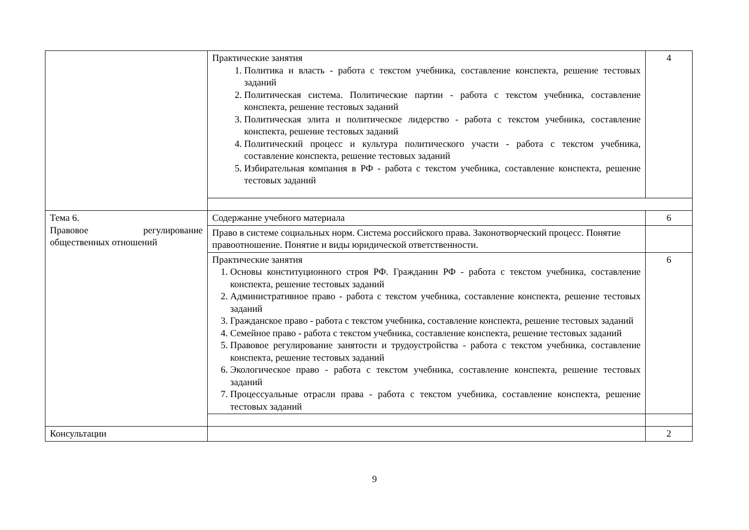| | Практические занятия 1. Политика и власть - работа с текстом учебника, составление конспекта, решение тестовых заданий 2. Политическая система. Политические партии - работа с текстом учебника, составление конспекта, решение тестовых заданий 3. Политическая элита и политическое лидерство - работа с текстом учебника, составление конспекта, решение тестовых заданий 4. Политический процесс и культура политического участи - работа с текстом учебника, составление конспекта, решение тестовых заданий 5. Избирательная компания в РФ - работа с текстом учебника, составление конспекта, решение тестовых заданий | 4 |
| Тема 6. Правовое регулирование общественных отношений | Содержание учебного материала | 6 |
| | Право в системе социальных норм. Система российского права. Законотворческий процесс. Понятие правоотношение. Понятие и виды юридической ответственности. | |
| | Практические занятия 1. Основы конституционного строя РФ. Гражданин РФ - работа с текстом учебника, составление конспекта, решение тестовых заданий 2. Административное право - работа с текстом учебника, составление конспекта, решение тестовых заданий 3. Гражданское право - работа с текстом учебника, составление конспекта, решение тестовых заданий 4. Семейное право - работа с текстом учебника, составление конспекта, решение тестовых заданий 5. Правовое регулирование занятости и трудоустройства - работа с текстом учебника, составление конспекта, решение тестовых заданий 6. Экологическое право - работа с текстом учебника, составление конспекта, решение тестовых заданий 7. Процессуальные отрасли права - работа с текстом учебника, составление конспекта, решение тестовых заданий | 6 |
| Консультации | | 2 |
9